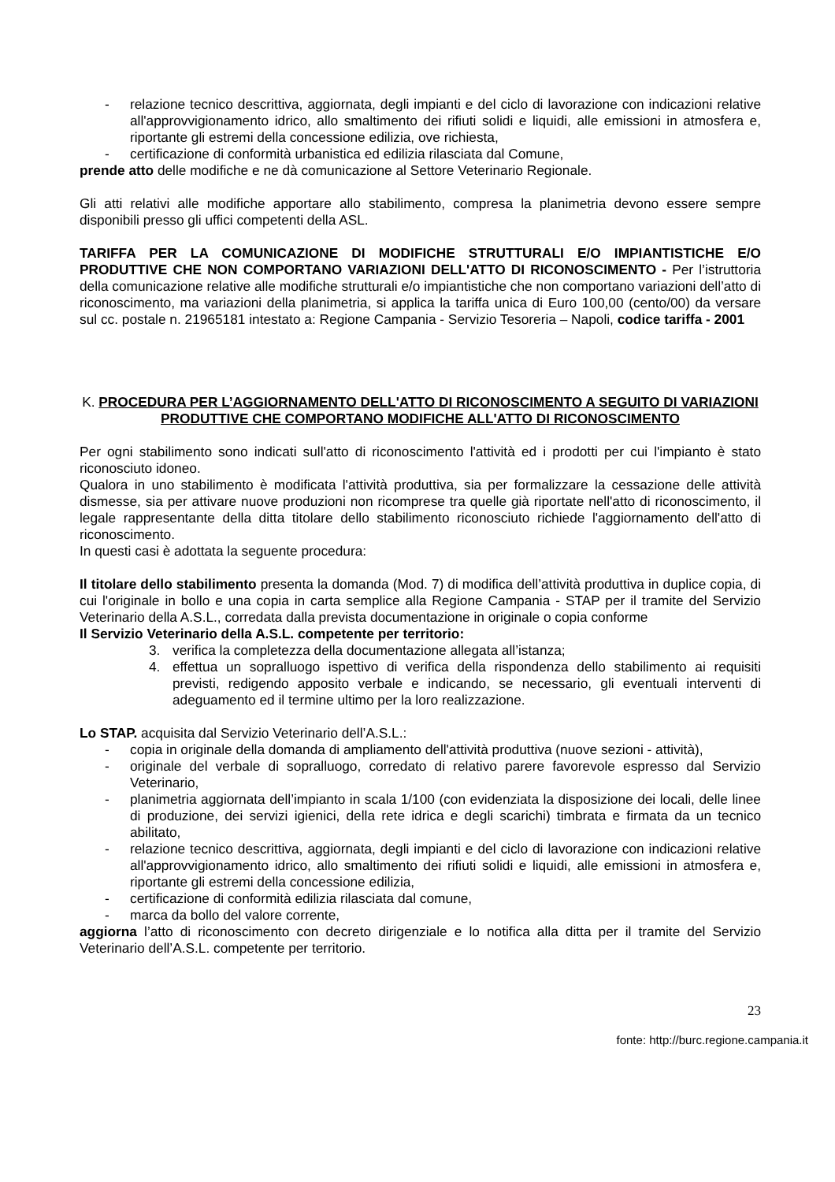- relazione tecnico descrittiva, aggiornata, degli impianti e del ciclo di lavorazione con indicazioni relative all'approvvigionamento idrico, allo smaltimento dei rifiuti solidi e liquidi, alle emissioni in atmosfera e, riportante gli estremi della concessione edilizia, ove richiesta,
- certificazione di conformità urbanistica ed edilizia rilasciata dal Comune,
prende atto delle modifiche e ne dà comunicazione al Settore Veterinario Regionale.
Gli atti relativi alle modifiche apportare allo stabilimento, compresa la planimetria devono essere sempre disponibili presso gli uffici competenti della ASL.
TARIFFA PER LA COMUNICAZIONE DI MODIFICHE STRUTTURALI E/O IMPIANTISTICHE E/O PRODUTTIVE CHE NON COMPORTANO VARIAZIONI DELL'ATTO DI RICONOSCIMENTO - Per l’istruttoria della comunicazione relative alle modifiche strutturali e/o impiantistiche che non comportano variazioni dell’atto di riconoscimento, ma variazioni della planimetria, si applica la tariffa unica di Euro 100,00 (cento/00) da versare sul cc. postale n. 21965181 intestato a: Regione Campania - Servizio Tesoreria – Napoli, codice tariffa - 2001
K. PROCEDURA PER L’AGGIORNAMENTO DELL'ATTO DI RICONOSCIMENTO A SEGUITO DI VARIAZIONI PRODUTTIVE CHE COMPORTANO MODIFICHE ALL'ATTO DI RICONOSCIMENTO
Per ogni stabilimento sono indicati sull'atto di riconoscimento l'attività ed i prodotti per cui l'impianto è stato riconosciuto idoneo.
Qualora in uno stabilimento è modificata l'attività produttiva, sia per formalizzare la cessazione delle attività dismesse, sia per attivare nuove produzioni non ricomprese tra quelle già riportate nell'atto di riconoscimento, il legale rappresentante della ditta titolare dello stabilimento riconosciuto richiede l'aggiornamento dell'atto di riconoscimento.
In questi casi è adottata la seguente procedura:
Il titolare dello stabilimento presenta la domanda (Mod. 7) di modifica dell’attività produttiva in duplice copia, di cui l'originale in bollo e una copia in carta semplice alla Regione Campania - STAP per il tramite del Servizio Veterinario della A.S.L., corredata dalla prevista documentazione in originale o copia conforme
Il Servizio Veterinario della A.S.L. competente per territorio:
3. verifica la completezza della documentazione allegata all’istanza;
4. effettua un sopralluogo ispettivo di verifica della rispondenza dello stabilimento ai requisiti previsti, redigendo apposito verbale e indicando, se necessario, gli eventuali interventi di adeguamento ed il termine ultimo per la loro realizzazione.
Lo STAP. acquisita dal Servizio Veterinario dell’A.S.L.:
- copia in originale della domanda di ampliamento dell'attività produttiva (nuove sezioni - attività),
- originale del verbale di sopralluogo, corredato di relativo parere favorevole espresso dal Servizio Veterinario,
- planimetria aggiornata dell’impianto in scala 1/100 (con evidenziata la disposizione dei locali, delle linee di produzione, dei servizi igienici, della rete idrica e degli scarichi) timbrata e firmata da un tecnico abilitato,
- relazione tecnico descrittiva, aggiornata, degli impianti e del ciclo di lavorazione con indicazioni relative all'approvvigionamento idrico, allo smaltimento dei rifiuti solidi e liquidi, alle emissioni in atmosfera e, riportante gli estremi della concessione edilizia,
- certificazione di conformità edilizia rilasciata dal comune,
- marca da bollo del valore corrente,
aggiorna l’atto di riconoscimento con decreto dirigenziale e lo notifica alla ditta per il tramite del Servizio Veterinario dell’A.S.L. competente per territorio.
23
fonte: http://burc.regione.campania.it